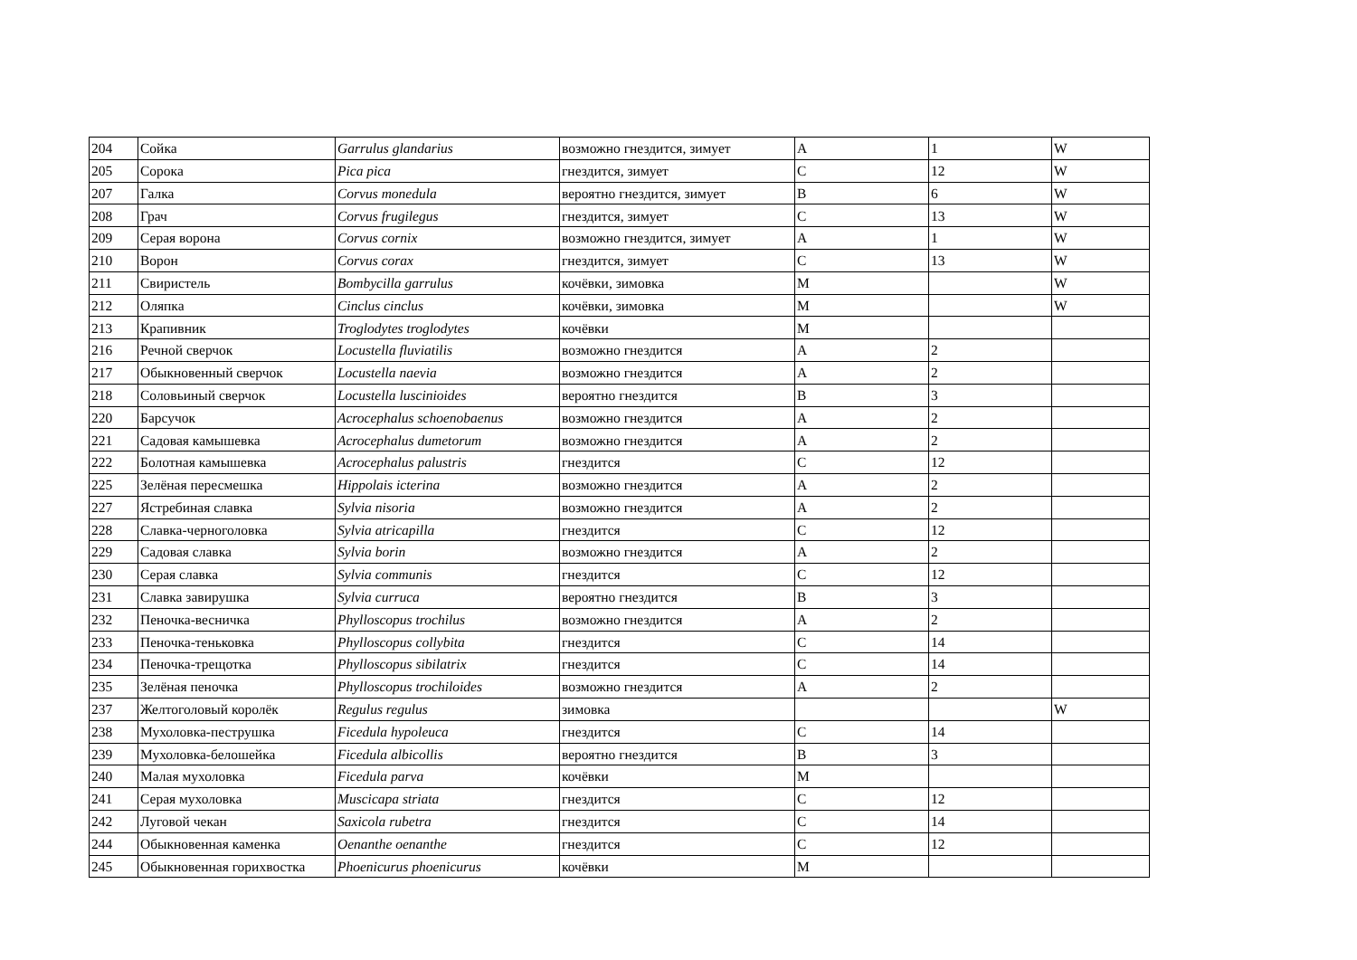| 204 | Сойка | Garrulus glandarius | возможно гнездится, зимует | A | 1 | W |
| 205 | Сорока | Pica pica | гнездится, зимует | C | 12 | W |
| 207 | Галка | Corvus monedula | вероятно гнездится, зимует | B | 6 | W |
| 208 | Грач | Corvus frugilegus | гнездится, зимует | C | 13 | W |
| 209 | Серая ворона | Corvus cornix | возможно гнездится, зимует | A | 1 | W |
| 210 | Ворон | Corvus corax | гнездится, зимует | C | 13 | W |
| 211 | Свиристель | Bombycilla garrulus | кочёвки, зимовка | M | | W |
| 212 | Оляпка | Cinclus cinclus | кочёвки, зимовка | M | | W |
| 213 | Крапивник | Troglodytes troglodytes | кочёвки | M | | |
| 216 | Речной сверчок | Locustella fluviatilis | возможно гнездится | A | 2 | |
| 217 | Обыкновенный сверчок | Locustella naevia | возможно гнездится | A | 2 | |
| 218 | Соловьиный сверчок | Locustella luscinioides | вероятно гнездится | B | 3 | |
| 220 | Барсучок | Acrocephalus schoenobaenus | возможно гнездится | A | 2 | |
| 221 | Садовая камышевка | Acrocephalus dumetorum | возможно гнездится | A | 2 | |
| 222 | Болотная камышевка | Acrocephalus palustris | гнездится | C | 12 | |
| 225 | Зелёная пересмешка | Hippolais icterina | возможно гнездится | A | 2 | |
| 227 | Ястребиная славка | Sylvia nisoria | возможно гнездится | A | 2 | |
| 228 | Славка-черноголовка | Sylvia atricapilla | гнездится | C | 12 | |
| 229 | Садовая славка | Sylvia borin | возможно гнездится | A | 2 | |
| 230 | Серая славка | Sylvia communis | гнездится | C | 12 | |
| 231 | Славка завирушка | Sylvia curruca | вероятно гнездится | B | 3 | |
| 232 | Пеночка-весничка | Phylloscopus trochilus | возможно гнездится | A | 2 | |
| 233 | Пеночка-теньковка | Phylloscopus collybita | гнездится | C | 14 | |
| 234 | Пеночка-трещотка | Phylloscopus sibilatrix | гнездится | C | 14 | |
| 235 | Зелёная пеночка | Phylloscopus trochiloides | возможно гнездится | A | 2 | |
| 237 | Желтоголовый королёк | Regulus regulus | зимовка | | | W |
| 238 | Мухоловка-пеструшка | Ficedula hypoleuca | гнездится | C | 14 | |
| 239 | Мухоловка-белошейка | Ficedula albicollis | вероятно гнездится | B | 3 | |
| 240 | Малая мухоловка | Ficedula parva | кочёвки | M | | |
| 241 | Серая мухоловка | Muscicapa striata | гнездится | C | 12 | |
| 242 | Луговой чекан | Saxicola rubetra | гнездится | C | 14 | |
| 244 | Обыкновенная каменка | Oenanthe oenanthe | гнездится | C | 12 | |
| 245 | Обыкновенная горихвостка | Phoenicurus phoenicurus | кочёвки | M | | |